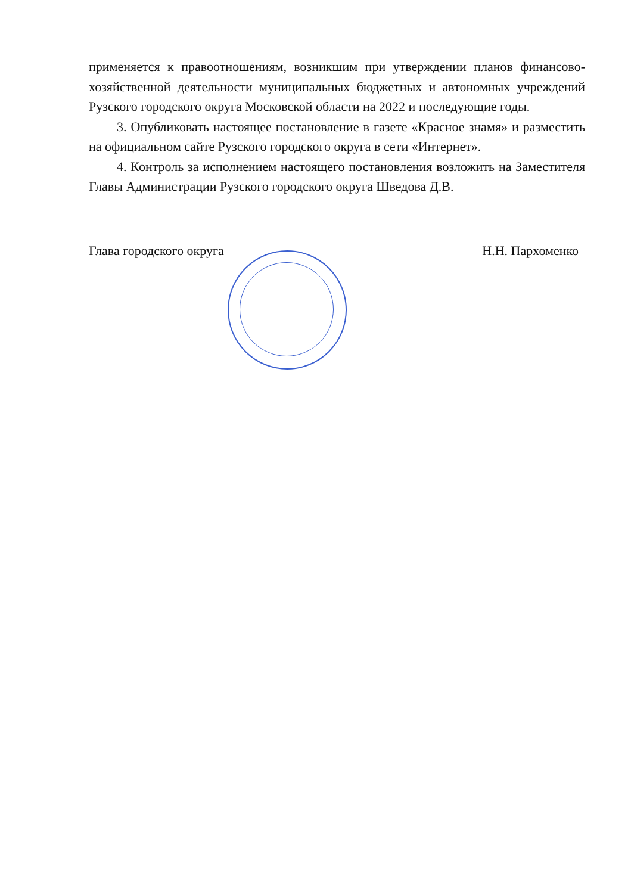применяется к правоотношениям, возникшим при утверждении планов финансово-хозяйственной деятельности муниципальных бюджетных и автономных учреждений Рузского городского округа Московской области на 2022 и последующие годы.
3. Опубликовать настоящее постановление в газете «Красное знамя» и разместить на официальном сайте Рузского городского округа в сети «Интернет».
4. Контроль за исполнением настоящего постановления возложить на Заместителя Главы Администрации Рузского городского округа Шведова Д.В.
Глава городского округа Н.Н. Пархоменко